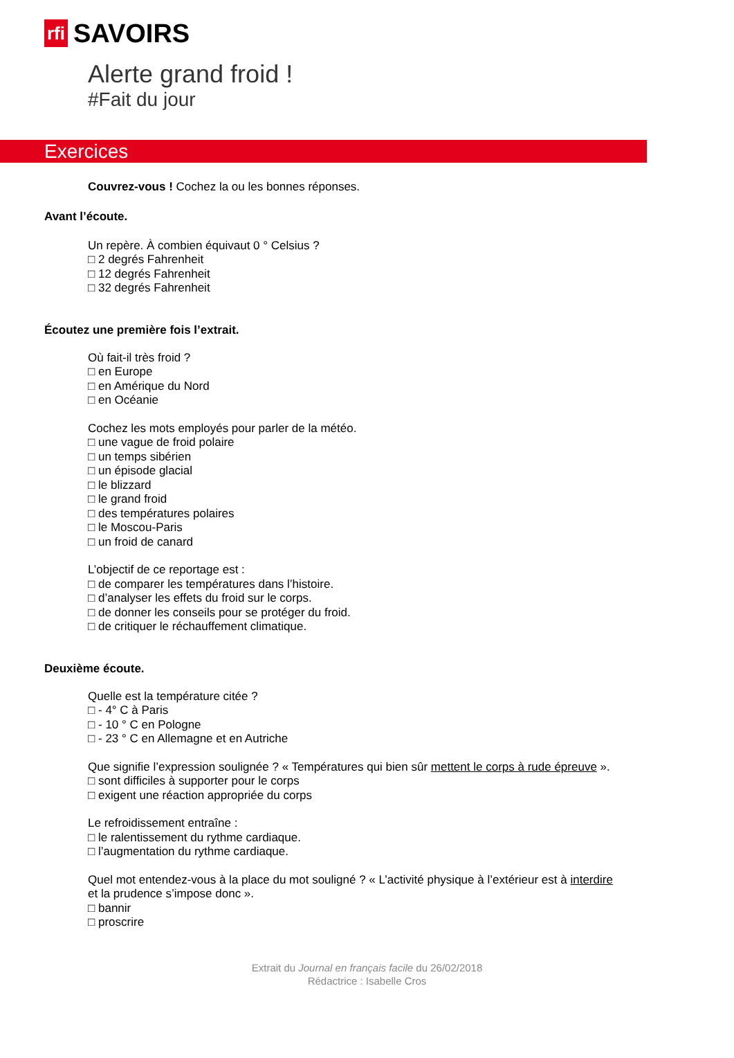rfi SAVOIRS
Alerte grand froid !
#Fait du jour
Exercices
Couvrez-vous ! Cochez la ou les bonnes réponses.
Avant l’écoute.
Un repère. À combien équivaut 0 ° Celsius ?
□ 2 degrés Fahrenheit
□ 12 degrés Fahrenheit
□ 32 degrés Fahrenheit
Écoutez une première fois l’extrait.
Où fait-il très froid ?
□ en Europe
□ en Amérique du Nord
□ en Océanie
Cochez les mots employés pour parler de la météo.
□ une vague de froid polaire
□ un temps sibérien
□ un épisode glacial
□ le blizzard
□ le grand froid
□ des températures polaires
□ le Moscou-Paris
□ un froid de canard
L’objectif de ce reportage est :
□ de comparer les températures dans l’histoire.
□ d’analyser les effets du froid sur le corps.
□ de donner les conseils pour se protéger du froid.
□ de critiquer le réchauffement climatique.
Deuxième écoute.
Quelle est la température citée ?
□ - 4° C à Paris
□ - 10 ° C en Pologne
□ - 23 ° C en Allemagne et en Autriche
Que signifie l’expression soulignée ? « Températures qui bien sûr mettent le corps à rude épreuve ».
□ sont difficiles à supporter pour le corps
□ exigent une réaction appropriée du corps
Le refroidissement entraîne :
□ le ralentissement du rythme cardiaque.
□ l’augmentation du rythme cardiaque.
Quel mot entendez-vous à la place du mot souligné ? « L’activité physique à l’extérieur est à interdire
et la prudence s’impose donc ».
□ bannir
□ proscrire
Extrait du Journal en français facile du 26/02/2018
Rédactrice : Isabelle Cros